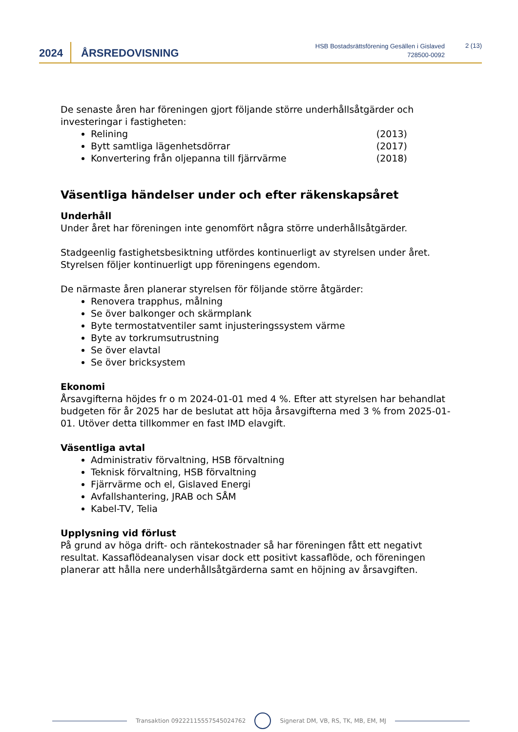2024 ÅRSREDOVISNING
HSB Bostadsrättsförening Gesällen i Gislaved
728500-0092
2 (13)
De senaste åren har föreningen gjort följande större underhållsåtgärder och investeringar i fastigheten:
Relining (2013)
Bytt samtliga lägenhetsdörrar (2017)
Konvertering från oljepanna till fjärrvärme (2018)
Väsentliga händelser under och efter räkenskapsåret
Underhåll
Under året har föreningen inte genomfört några större underhållsåtgärder.
Stadgeenlig fastighetsbesiktning utfördes kontinuerligt av styrelsen under året. Styrelsen följer kontinuerligt upp föreningens egendom.
De närmaste åren planerar styrelsen för följande större åtgärder:
Renovera trapphus, målning
Se över balkonger och skärmplank
Byte termostatventiler samt injusteringssystem värme
Byte av torkrumsutrustning
Se över elavtal
Se över bricksystem
Ekonomi
Årsavgifterna höjdes fr o m 2024-01-01 med 4 %. Efter att styrelsen har behandlat budgeten för år 2025 har de beslutat att höja årsavgifterna med 3 % from 2025-01-01. Utöver detta tillkommer en fast IMD elavgift.
Väsentliga avtal
Administrativ förvaltning, HSB förvaltning
Teknisk förvaltning, HSB förvaltning
Fjärrvärme och el, Gislaved Energi
Avfallshantering, JRAB och SÅM
Kabel-TV, Telia
Upplysning vid förlust
På grund av höga drift- och räntekostnader så har föreningen fått ett negativt resultat. Kassaflödeanalysen visar dock ett positivt kassaflöde, och föreningen planerar att hålla nere underhållsåtgärderna samt en höjning av årsavgiften.
Transaktion 09222115557545024762
Signerat DM, VB, RS, TK, MB, EM, MJ